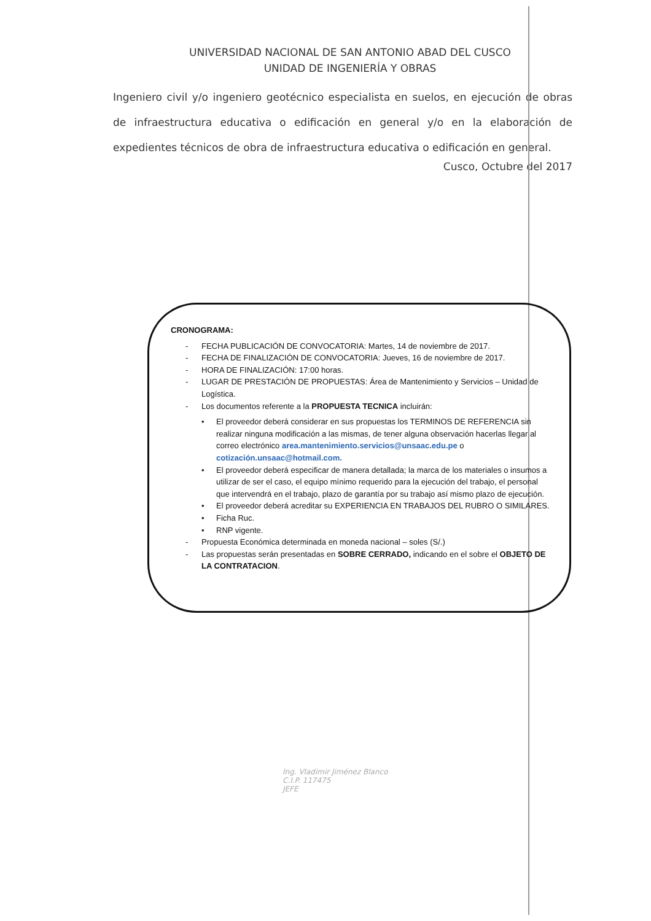UNIVERSIDAD NACIONAL DE SAN ANTONIO ABAD DEL CUSCO
UNIDAD DE INGENIERÍA Y OBRAS
Ingeniero civil y/o ingeniero geotécnico especialista en suelos, en ejecución de obras de infraestructura educativa o edificación en general y/o en la elaboración de expedientes técnicos de obra de infraestructura educativa o edificación en general.
Cusco, Octubre del 2017
CRONOGRAMA:
- FECHA PUBLICACIÓN DE CONVOCATORIA: Martes, 14 de noviembre de 2017.
- FECHA DE FINALIZACIÓN DE CONVOCATORIA: Jueves, 16 de noviembre de 2017.
- HORA DE FINALIZACIÓN: 17:00 horas.
- LUGAR DE PRESTACIÓN DE PROPUESTAS: Área de Mantenimiento y Servicios – Unidad de Logística.
- Los documentos referente a la PROPUESTA TECNICA incluirán:
• El proveedor deberá considerar en sus propuestas los TERMINOS DE REFERENCIA sin realizar ninguna modificación a las mismas, de tener alguna observación hacerlas llegar al correo electrónico area.mantenimiento.servicios@unsaac.edu.pe o cotización.unsaac@hotmail.com.
• El proveedor deberá especificar de manera detallada; la marca de los materiales o insumos a utilizar de ser el caso, el equipo mínimo requerido para la ejecución del trabajo, el personal que intervendrá en el trabajo, plazo de garantía por su trabajo así mismo plazo de ejecución.
• El proveedor deberá acreditar su EXPERIENCIA EN TRABAJOS DEL RUBRO O SIMILARES.
• Ficha Ruc.
• RNP vigente.
- Propuesta Económica determinada en moneda nacional – soles (S/.)
- Las propuestas serán presentadas en SOBRE CERRADO, indicando en el sobre el OBJETO DE LA CONTRATACION.
Ing. Vladimir Jiménez Blanco
C.I.P. 117475
JEFE